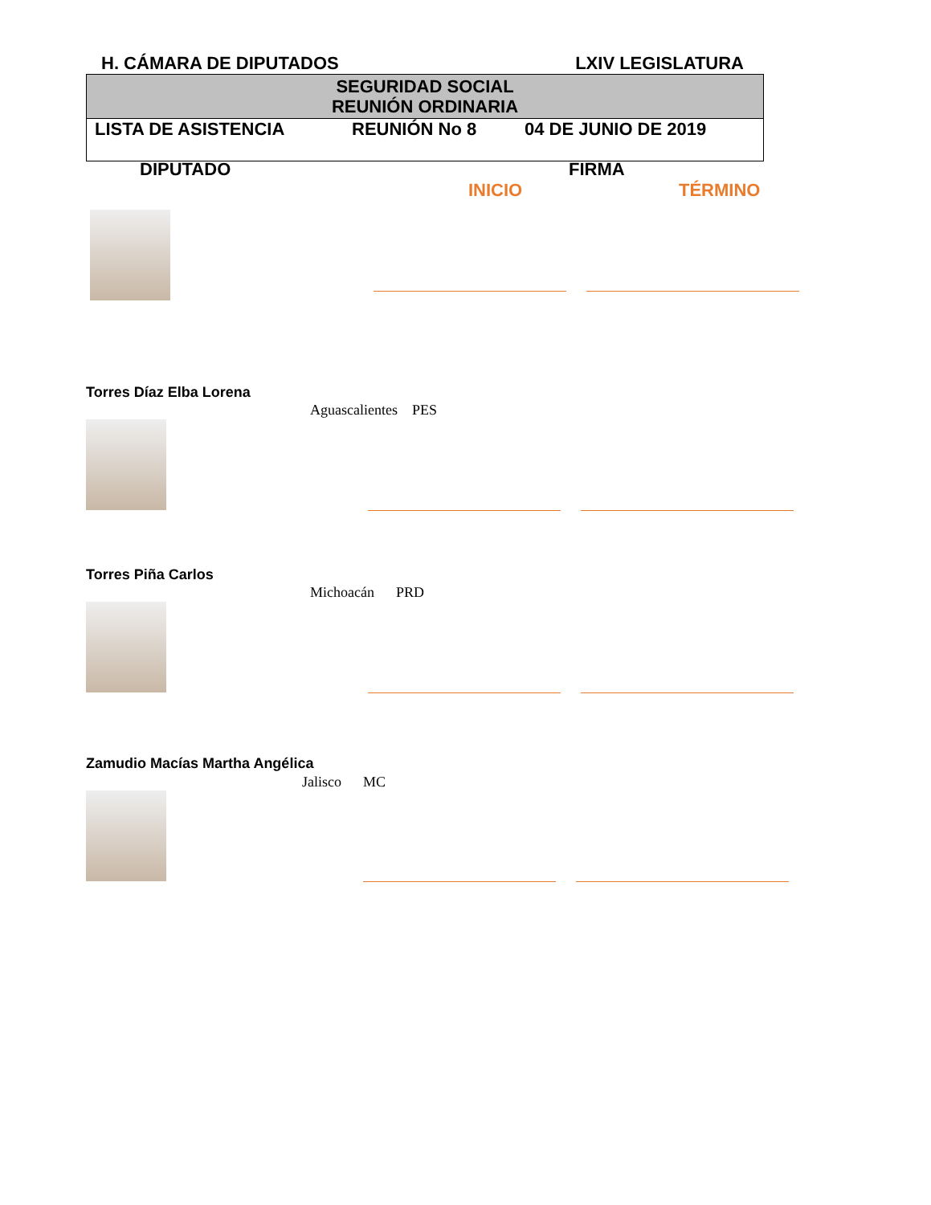H. CÁMARA DE DIPUTADOS LXIV LEGISLATURA
SEGURIDAD SOCIAL
REUNIÓN ORDINARIA
LISTA DE ASISTENCIA REUNIÓN No 8 04 DE JUNIO DE 2019
DIPUTADO FIRMA
INICIO TÉRMINO
Torres Díaz Elba Lorena
Aguascalientes PES
Torres Piña Carlos
Michoacán PRD
Zamudio Macías Martha Angélica
Jalisco MC